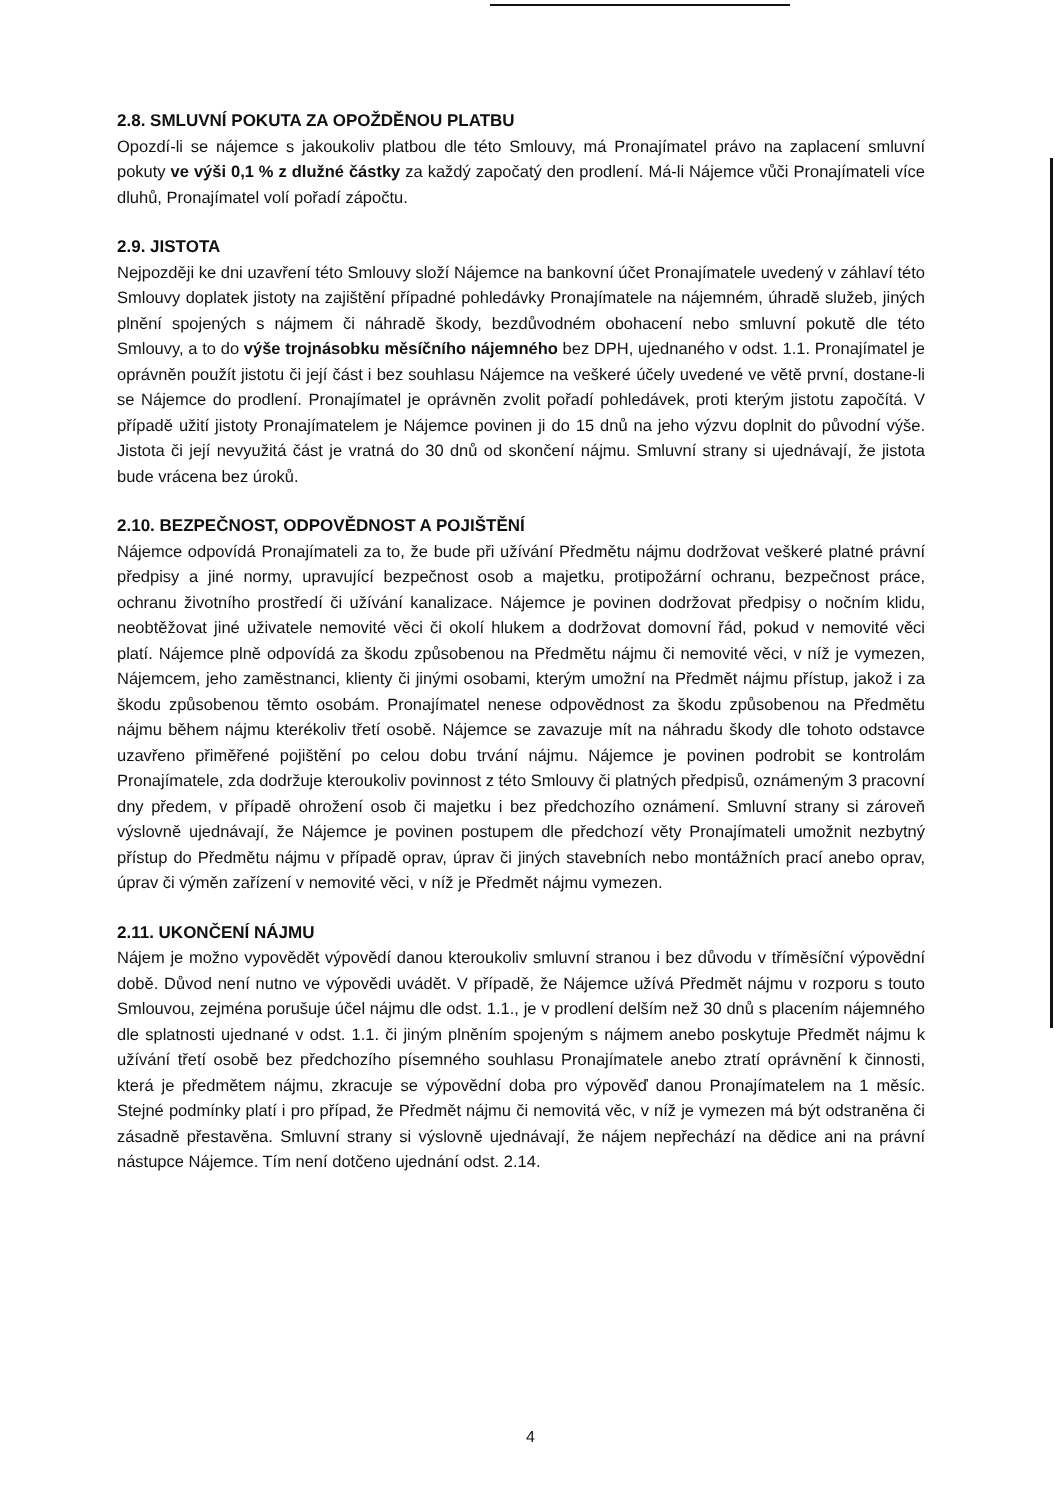2.8. SMLUVNÍ POKUTA ZA OPOŽDĚNOU PLATBU
Opozdí-li se nájemce s jakoukoliv platbou dle této Smlouvy, má Pronajímatel právo na zaplacení smluvní pokuty ve výši 0,1 % z dlužné částky za každý započatý den prodlení. Má-li Nájemce vůči Pronajímateli více dluhů, Pronajímatel volí pořadí zápočtu.
2.9. JISTOTA
Nejpozději ke dni uzavření této Smlouvy složí Nájemce na bankovní účet Pronajímatele uvedený v záhlaví této Smlouvy doplatek jistoty na zajištění případné pohledávky Pronajímatele na nájemném, úhradě služeb, jiných plnění spojených s nájmem či náhradě škody, bezdůvodném obohacení nebo smluvní pokutě dle této Smlouvy, a to do výše trojnásobku měsíčního nájemného bez DPH, ujednaného v odst. 1.1. Pronajímatel je oprávněn použít jistotu či její část i bez souhlasu Nájemce na veškeré účely uvedené ve větě první, dostane-li se Nájemce do prodlení. Pronajímatel je oprávněn zvolit pořadí pohledávek, proti kterým jistotu započítá. V případě užití jistoty Pronajímatelem je Nájemce povinen ji do 15 dnů na jeho výzvu doplnit do původní výše. Jistota či její nevyužitá část je vratná do 30 dnů od skončení nájmu. Smluvní strany si ujednávají, že jistota bude vrácena bez úroků.
2.10. BEZPEČNOST, ODPOVĚDNOST A POJIŠTĚNÍ
Nájemce odpovídá Pronajímateli za to, že bude při užívání Předmětu nájmu dodržovat veškeré platné právní předpisy a jiné normy, upravující bezpečnost osob a majetku, protipožární ochranu, bezpečnost práce, ochranu životního prostředí či užívání kanalizace. Nájemce je povinen dodržovat předpisy o nočním klidu, neobtěžovat jiné uživatele nemovité věci či okolí hlukem a dodržovat domovní řád, pokud v nemovité věci platí. Nájemce plně odpovídá za škodu způsobenou na Předmětu nájmu či nemovité věci, v níž je vymezen, Nájemcem, jeho zaměstnanci, klienty či jinými osobami, kterým umožní na Předmět nájmu přístup, jakož i za škodu způsobenou těmto osobám. Pronajímatel nenese odpovědnost za škodu způsobenou na Předmětu nájmu během nájmu kterékoliv třetí osobě. Nájemce se zavazuje mít na náhradu škody dle tohoto odstavce uzavřeno přiměřené pojištění po celou dobu trvání nájmu. Nájemce je povinen podrobit se kontrolám Pronajímatele, zda dodržuje kteroukoliv povinnost z této Smlouvy či platných předpisů, oznámeným 3 pracovní dny předem, v případě ohrožení osob či majetku i bez předchozího oznámení. Smluvní strany si zároveň výslovně ujednávají, že Nájemce je povinen postupem dle předchozí věty Pronajímateli umožnit nezbytný přístup do Předmětu nájmu v případě oprav, úprav či jiných stavebních nebo montážních prací anebo oprav, úprav či výměn zařízení v nemovité věci, v níž je Předmět nájmu vymezen.
2.11. UKONČENÍ NÁJMU
Nájem je možno vypovědět výpovědí danou kteroukoliv smluvní stranou i bez důvodu v tříměsíční výpovědní době. Důvod není nutno ve výpovědi uvádět. V případě, že Nájemce užívá Předmět nájmu v rozporu s touto Smlouvou, zejména porušuje účel nájmu dle odst. 1.1., je v prodlení delším než 30 dnů s placením nájemného dle splatnosti ujednané v odst. 1.1. či jiným plněním spojeným s nájmem anebo poskytuje Předmět nájmu k užívání třetí osobě bez předchozího písemného souhlasu Pronajímatele anebo ztratí oprávnění k činnosti, která je předmětem nájmu, zkracuje se výpovědní doba pro výpověď danou Pronajímatelem na 1 měsíc. Stejné podmínky platí i pro případ, že Předmět nájmu či nemovitá věc, v níž je vymezen má být odstraněna či zásadně přestavěna. Smluvní strany si výslovně ujednávají, že nájem nepřechází na dědice ani na právní nástupce Nájemce. Tím není dotčeno ujednání odst. 2.14.
4